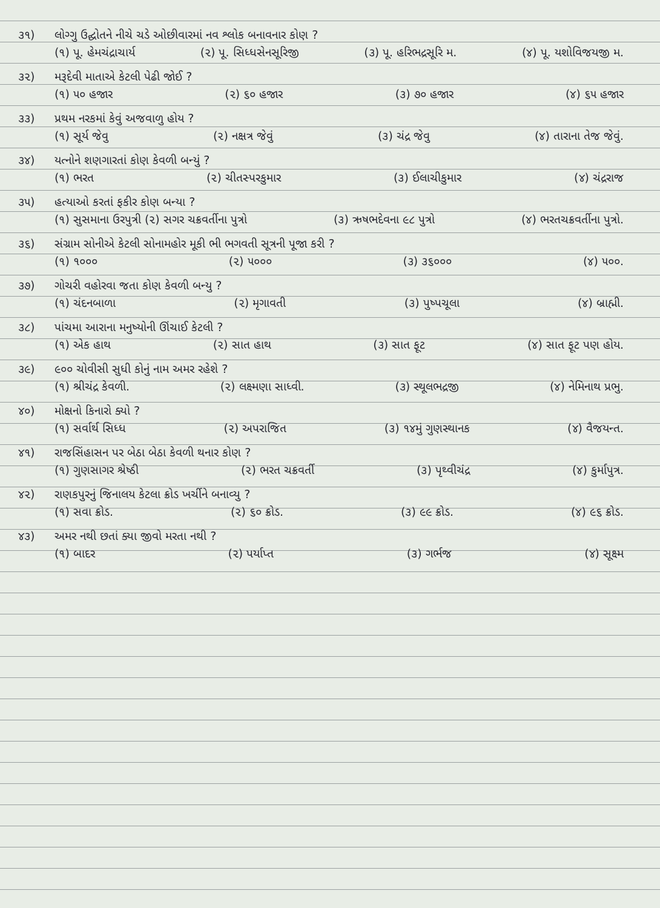૩૧) લોગ્ગુ ઉદ્ઘોતને નીચે ચડે ઓછીવારમાં નવ શ્લોક બનાવનાર કોણ ?
(૧) પૂ. હેમચંદ્રાચાર્ય (૨) પૂ. સિધ્ધસેનસૂરિજી (૩) પૂ. હરિભદ્રસૂરિ મ. (૪) પૂ. યશોવિજયજી મ.
૩૨) મરૂદેવી માતાએ કેટલી પેઢી જોઈ ?
(૧) ૫૦ હજાર (૨) ૬૦ હજાર (૩) ૭૦ હજાર (૪) ૬૫ હજાર
૩૩) પ્રથમ નરકમાં કેવું અજવાળુ હોય ?
(૧) સૂર્ય જેવુ (૨) નક્ષત્ર જેવું (૩) ચંદ્ર જેવુ (૪) તારાના તેજ જેવું.
૩૪) યત્નોને શણગારતાં કોણ કેવળી બન્યું ?
(૧) ભરત (૨) ચીતસ્પરકુમાર (૩) ઈલાચીકુમાર (૪) ચંદ્રરાજ
૩૫) હત્યાઓ કરતાં ફકીર કોણ બન્યા ?
(૧) સુસમાના ઉરપુત્રી (૨) સગર ચક્રવર્તીના પુત્રો (૩) ઋષભદેવના ૯૮ પુત્રો (૪) ભરતચક્રવર્તીના પુત્રો.
૩૬) સંગ્રામ સોનીએ કેટલી સોનામહોર મૂકી ભી ભગવતી સૂત્રની પૂજા કરી ?
(૧) ૧૦૦૦ (૨) ૫૦૦૦ (૩) ૩૬૦૦૦ (૪) ૫૦૦.
૩૭) ગોચરી વહોરવા જતા કોણ કેવળી બન્યુ ?
(૧) ચંદનબાળા (૨) મૃગાવતી (૩) પુષ્પચૂલા (૪) બ્રાહ્મી.
૩૮) પાંચમા આરાના મનુષ્યોની ઊંચાઈ કેટલી ?
(૧) એક હાથ (૨) સાત હાથ (૩) સાત ફૂટ (૪) સાત ફૂટ પણ હોય.
૩૯) ૯૦૦ ચોવીસી સુધી કોનું નામ અમર રહેશે ?
(૧) શ્રીચંદ્ર કેવળી. (૨) લક્ષ્મણા સાધ્વી. (૩) સ્થૂલભદ્રજી (૪) નેમિનાથ પ્રભુ.
૪૦) મોક્ષનો કિનારો ક્યો ?
(૧) સર્વાર્થ સિધ્ધ (૨) અપરાજિત (૩) ૧૪મું ગુણસ્થાનક (૪) વૈજયન્ત.
૪૧) રાજસિંહાસન પર બેઠા બેઠા કેવળી થનાર કોણ ?
(૧) ગુણસાગર શ્રેષ્ઠી (૨) ભરત ચક્રવર્તી (૩) પૃથ્વીચંદ્ર (૪) કુર્માપુત્ર.
૪૨) રાણકપુરનું જિનાલય કેટલા ક્રોડ ખર્ચીને બનાવ્યુ ?
(૧) સવા ક્રોડ. (૨) ૬૦ ક્રોડ. (૩) ૯૯ ક્રોડ. (૪) ૯૬ ક્રોડ.
૪૩) અમર નથી છતાં ક્યા જીવો મરતા નથી ?
(૧) બાદર (૨) પર્યાપ્ત (૩) ગર્ભજ (૪) સૂક્ષ્મ